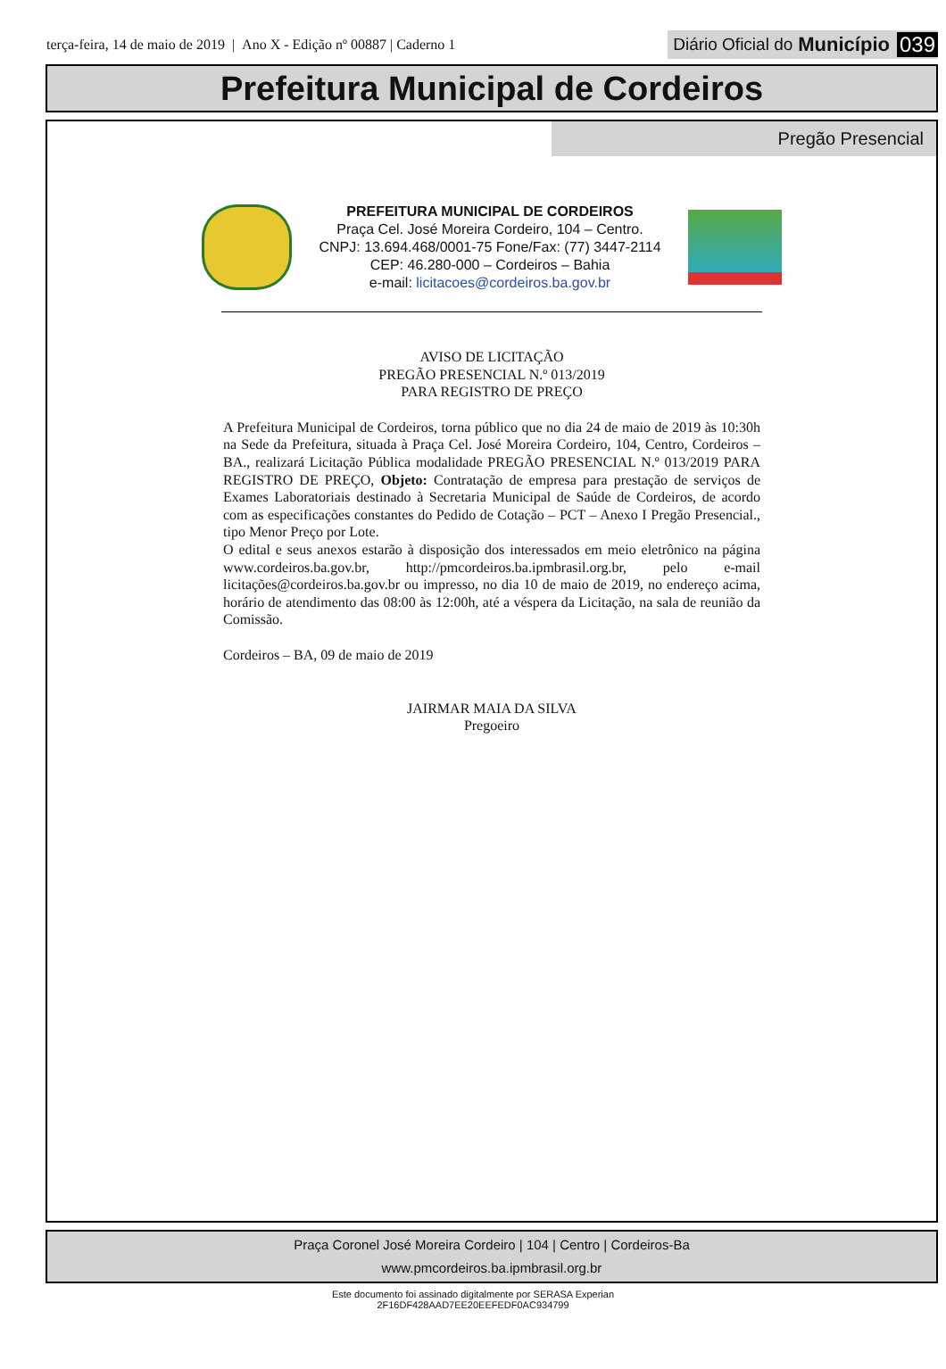terça-feira, 14 de maio de 2019 | Ano X - Edição nº 00887 | Caderno 1
Diário Oficial do Município 039
Prefeitura Municipal de Cordeiros
Pregão Presencial
PREFEITURA MUNICIPAL DE CORDEIROS
Praça Cel. José Moreira Cordeiro, 104 – Centro.
CNPJ: 13.694.468/0001-75 Fone/Fax: (77) 3447-2114
CEP: 46.280-000 – Cordeiros – Bahia
e-mail: licitacoes@cordeiros.ba.gov.br
AVISO DE LICITAÇÃO
PREGÃO PRESENCIAL N.º 013/2019
PARA REGISTRO DE PREÇO
A Prefeitura Municipal de Cordeiros, torna público que no dia 24 de maio de 2019 às 10:30h na Sede da Prefeitura, situada à Praça Cel. José Moreira Cordeiro, 104, Centro, Cordeiros – BA., realizará Licitação Pública modalidade PREGÃO PRESENCIAL N.º 013/2019 PARA REGISTRO DE PREÇO, Objeto: Contratação de empresa para prestação de serviços de Exames Laboratoriais destinado à Secretaria Municipal de Saúde de Cordeiros, de acordo com as especificações constantes do Pedido de Cotação – PCT – Anexo I Pregão Presencial., tipo Menor Preço por Lote.
O edital e seus anexos estarão à disposição dos interessados em meio eletrônico na página www.cordeiros.ba.gov.br, http://pmcordeiros.ba.ipmbrasil.org.br, pelo e-mail licitações@cordeiros.ba.gov.br ou impresso, no dia 10 de maio de 2019, no endereço acima, horário de atendimento das 08:00 às 12:00h, até a véspera da Licitação, na sala de reunião da Comissão.
Cordeiros – BA, 09 de maio de 2019
JAIRMAR MAIA DA SILVA
Pregoeiro
Praça Coronel José Moreira Cordeiro | 104 | Centro | Cordeiros-Ba
www.pmcordeiros.ba.ipmbrasil.org.br
Este documento foi assinado digitalmente por SERASA Experian
2F16DF428AAD7EE20EEFEDF0AC934799